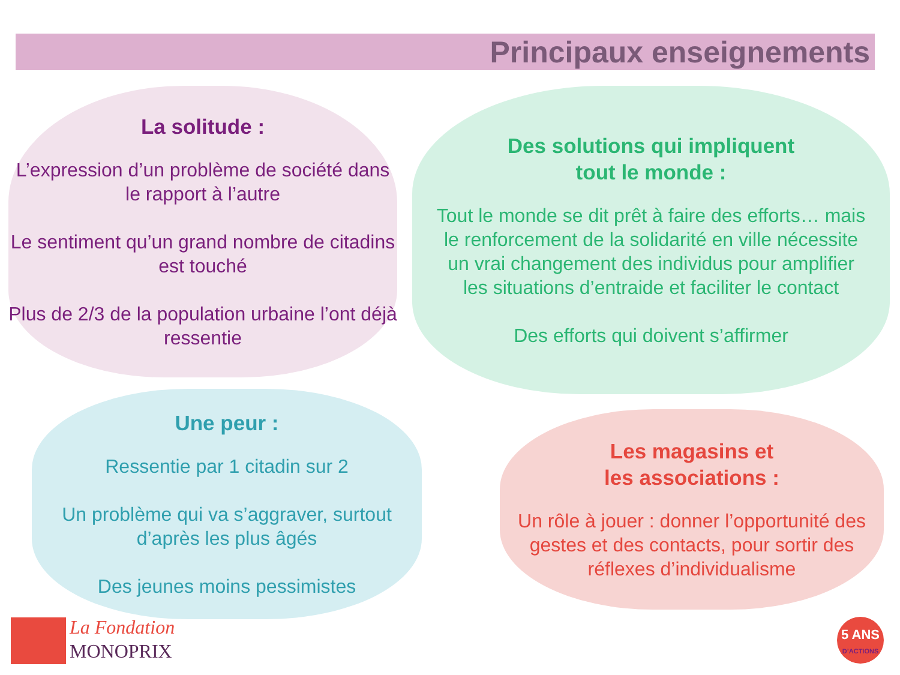Principaux enseignements
La solitude :
L’expression d’un problème de société dans le rapport à l’autre
Le sentiment qu’un grand nombre de citadins est touché
Plus de 2/3 de la population urbaine l’ont déjà ressentie
Des solutions qui impliquent
tout le monde :
Tout le monde se dit prêt à faire des efforts… mais le renforcement de la solidarité en ville nécessite un vrai changement des individus pour amplifier les situations d’entraide et faciliter le contact
Des efforts qui doivent s’affirmer
Une peur :
Ressentie par 1 citadin sur 2
Un problème qui va s’aggraver, surtout d’après les plus âgés
Des jeunes moins pessimistes
Les magasins et
les associations :
Un rôle à jouer : donner l’opportunité des gestes et des contacts, pour sortir des réflexes d’individualisme
La Fondation
MONOPRIX
5 ANS
D’ACTIONS